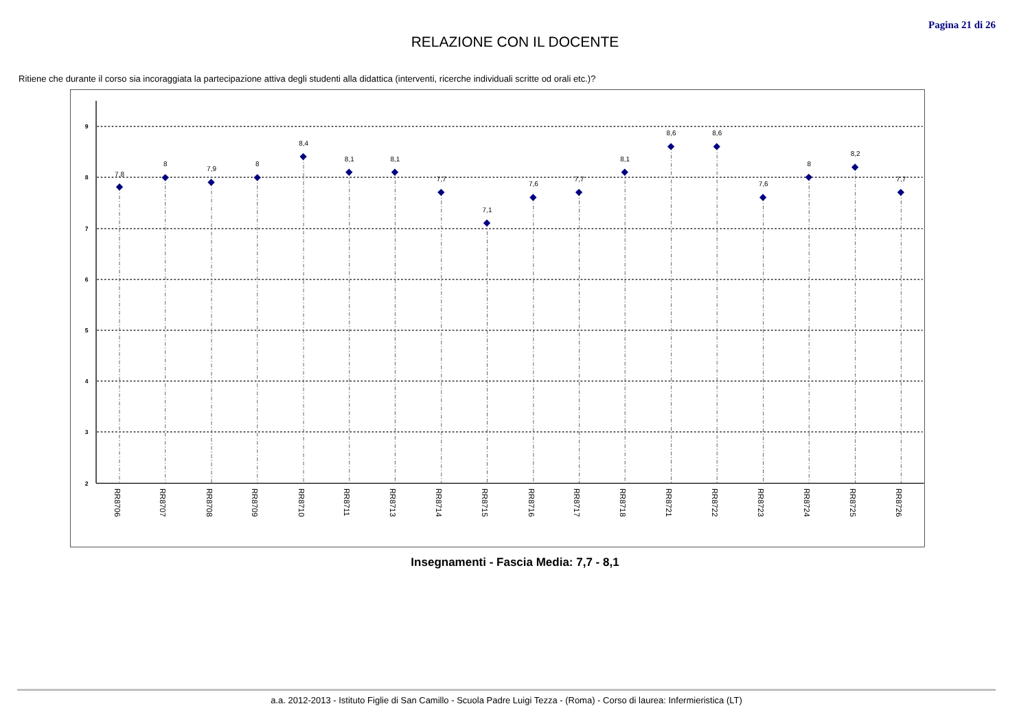Pagina 21 di 26
RELAZIONE CON IL DOCENTE
Ritiene che durante il corso sia incoraggiata la partecipazione attiva degli studenti alla didattica (interventi, ricerche individuali scritte od orali etc.)?
9
8
7
6
5
4
3
2
7,8
8
7,9
8
8,4
8,1
8,1
7,7
7,1
7,6
7,7
8,1
8,6
8,6
7,6
8
8,2
7,7
RR8706
RR8707
RR8708
RR8709
RR8710
RR8711
RR8713
RR8714
RR8715
RR8716
RR8717
RR8718
RR8721
RR8722
RR8723
RR8724
RR8725
RR8726
Insegnamenti - Fascia Media: 7,7 - 8,1
a.a. 2012-2013 - Istituto Figlie di San Camillo - Scuola Padre Luigi Tezza - (Roma) - Corso di laurea: Infermieristica (LT)